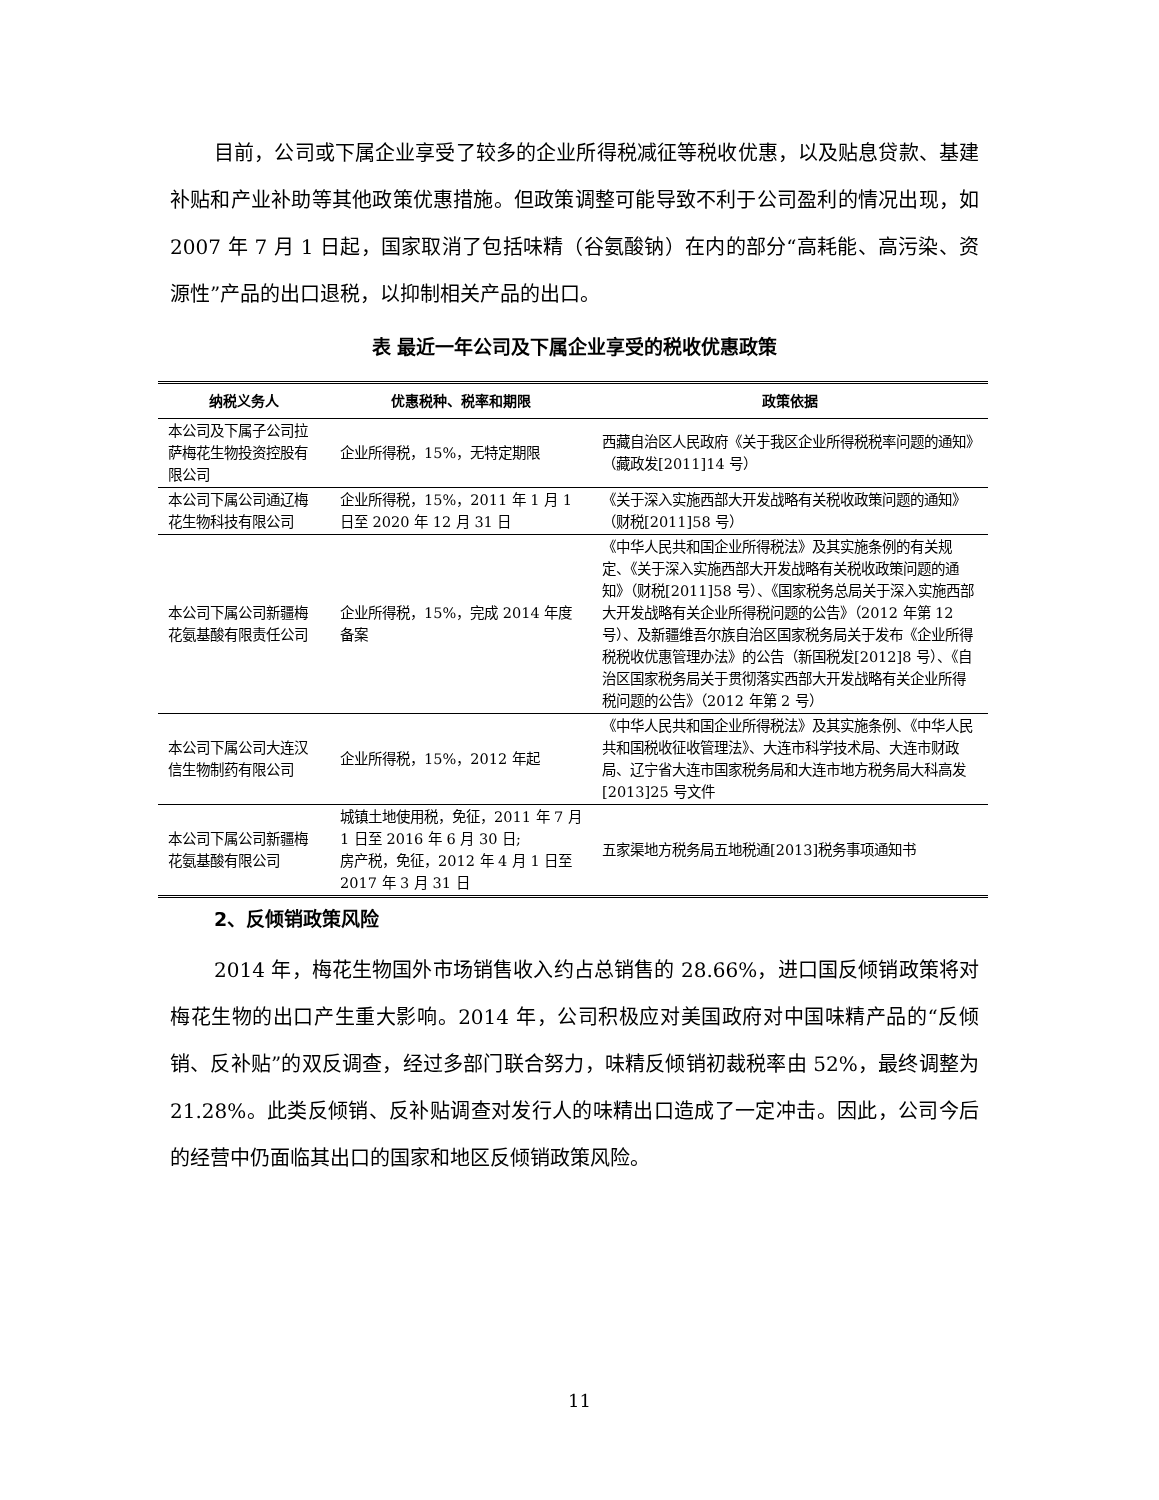目前，公司或下属企业享受了较多的企业所得税减征等税收优惠，以及贴息贷款、基建补贴和产业补助等其他政策优惠措施。但政策调整可能导致不利于公司盈利的情况出现，如 2007 年 7 月 1 日起，国家取消了包括味精（谷氨酸钠）在内的部分“高耗能、高污染、资源性”产品的出口退税，以抑制相关产品的出口。
表 最近一年公司及下属企业享受的税收优惠政策
| 纳税义务人 | 优惠税种、税率和期限 | 政策依据 |
| --- | --- | --- |
| 本公司及下属子公司拉萨梅花生物投资控股有限公司 | 企业所得税，15%，无特定期限 | 西藏自治区人民政府《关于我区企业所得税税率问题的通知》（藏政发[2011]14 号） |
| 本公司下属公司通辽梅花生物科技有限公司 | 企业所得税，15%，2011 年 1 月 1 日至 2020 年 12 月 31 日 | 《关于深入实施西部大开发战略有关税收政策问题的通知》（财税[2011]58 号） |
| 本公司下属公司新疆梅花氨基酸有限责任公司 | 企业所得税，15%，完成 2014 年度备案 | 《中华人民共和国企业所得税法》及其实施条例的有关规定、《关于深入实施西部大开发战略有关税收政策问题的通知》（财税[2011]58 号）、《国家税务总局关于深入实施西部大开发战略有关企业所得税问题的公告》（2012 年第 12 号）、及新疆维吾尔族自治区国家税务局关于发布《企业所得税税收优惠管理办法》的公告（新国税发[2012]8 号）、《自治区国家税务局关于贯彻落实西部大开发战略有关企业所得税问题的公告》（2012 年第 2 号） |
| 本公司下属公司大连汉信生物制药有限公司 | 企业所得税，15%，2012 年起 | 《中华人民共和国企业所得税法》及其实施条例、《中华人民共和国税收征收管理法》、大连市科学技术局、大连市财政局、辽宁省大连市国家税务局和大连市地方税务局大科高发[2013]25 号文件 |
| 本公司下属公司新疆梅花氨基酸有限公司 | 城镇土地使用税，免征，2011 年 7 月 1 日至 2016 年 6 月 30 日; 房产税，免征，2012 年 4 月 1 日至 2017 年 3 月 31 日 | 五家渠地方税务局五地税通[2013]税务事项通知书 |
2、反倾销政策风险
2014 年，梅花生物国外市场销售收入约占总销售的 28.66%，进口国反倾销政策将对梅花生物的出口产生重大影响。2014 年，公司积极应对美国政府对中国味精产品的“反倾销、反补贴”的双反调查，经过多部门联合努力，味精反倾销初裁税率由 52%，最终调整为 21.28%。此类反倾销、反补贴调查对发行人的味精出口造成了一定冲击。因此，公司今后的经营中仍面临其出口的国家和地区反倾销政策风险。
11